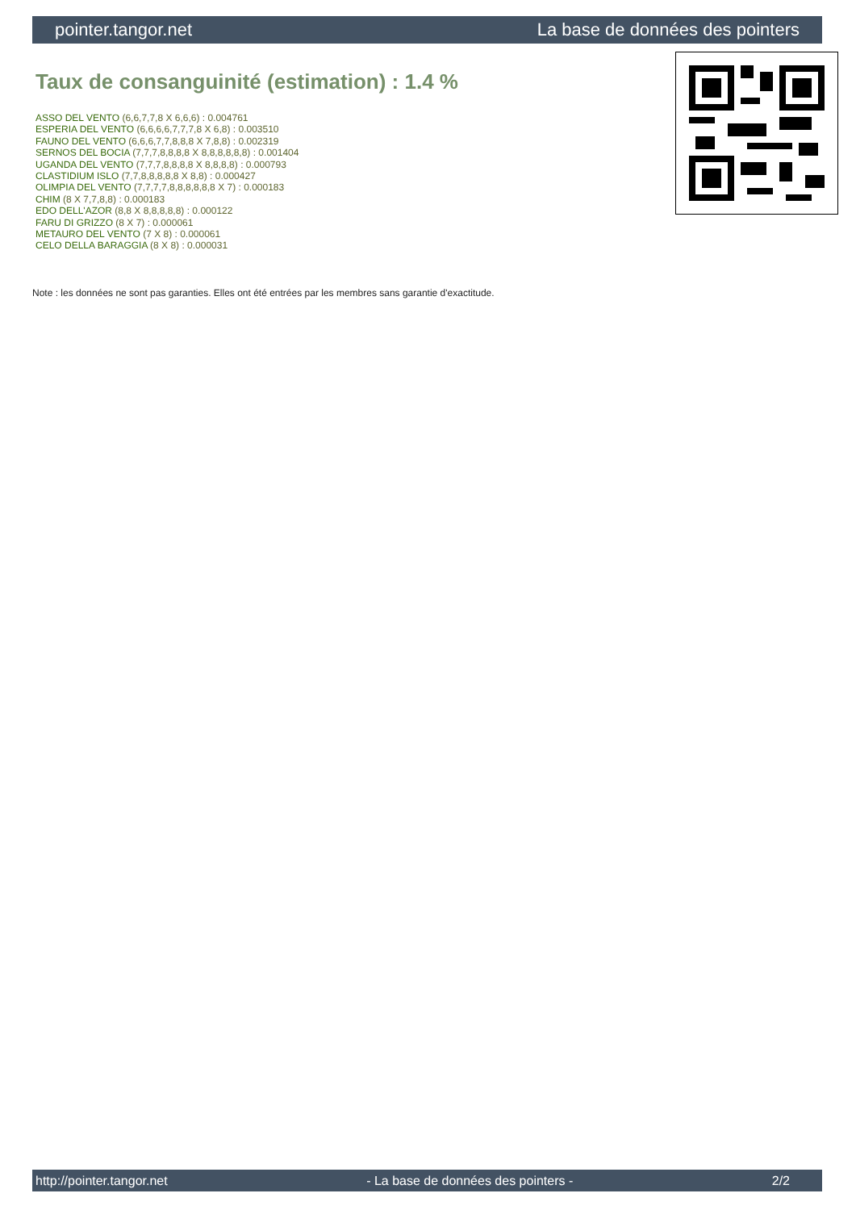pointer.tangor.net La base de données des pointers
Taux de consanguinité (estimation) : 1.4 %
ASSO DEL VENTO (6,6,7,7,8 X 6,6,6) : 0.004761
ESPERIA DEL VENTO (6,6,6,6,7,7,7,8 X 6,8) : 0.003510
FAUNO DEL VENTO (6,6,6,7,7,8,8,8 X 7,8,8) : 0.002319
SERNOS DEL BOCIA (7,7,7,8,8,8,8 X 8,8,8,8,8,8) : 0.001404
UGANDA DEL VENTO (7,7,7,8,8,8,8 X 8,8,8,8) : 0.000793
CLASTIDIUM ISLO (7,7,8,8,8,8,8 X 8,8) : 0.000427
OLIMPIA DEL VENTO (7,7,7,7,8,8,8,8,8,8 X 7) : 0.000183
CHIM (8 X 7,7,8,8) : 0.000183
EDO DELL'AZOR (8,8 X 8,8,8,8,8) : 0.000122
FARU DI GRIZZO (8 X 7) : 0.000061
METAURO DEL VENTO (7 X 8) : 0.000061
CELO DELLA BARAGGIA (8 X 8) : 0.000031
Note : les données ne sont pas garanties. Elles ont été entrées par les membres sans garantie d'exactitude.
http://pointer.tangor.net - La base de données des pointers - 2/2